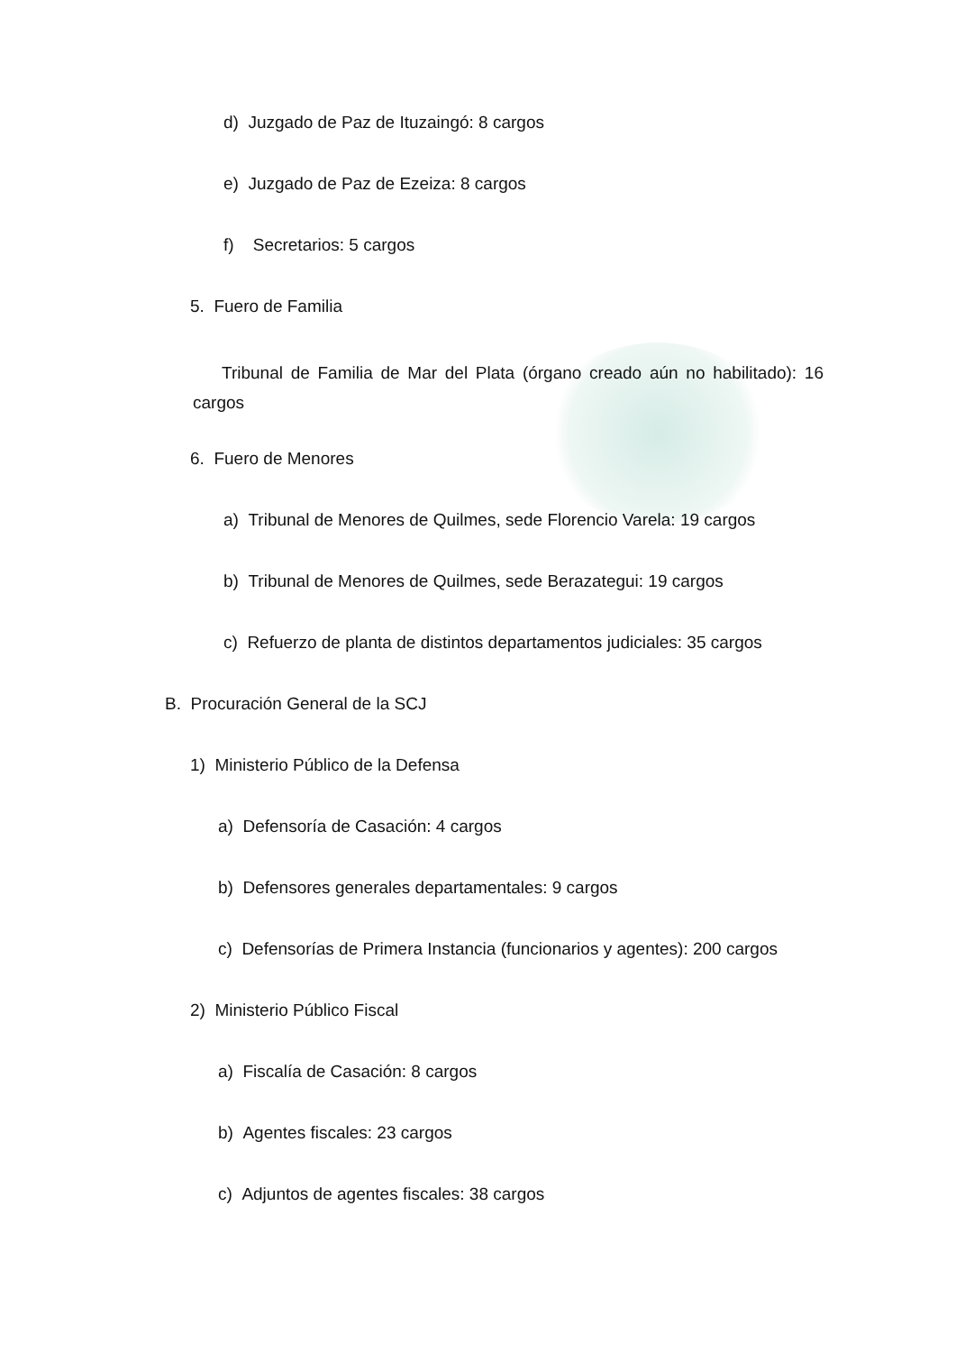d) Juzgado de Paz de Ituzaingó: 8 cargos
e) Juzgado de Paz de Ezeiza: 8 cargos
f) Secretarios: 5 cargos
5. Fuero de Familia
Tribunal de Familia de Mar del Plata (órgano creado aún no habilitado): 16 cargos
6. Fuero de Menores
a) Tribunal de Menores de Quilmes, sede Florencio Varela: 19 cargos
b) Tribunal de Menores de Quilmes, sede Berazategui: 19 cargos
c) Refuerzo de planta de distintos departamentos judiciales: 35 cargos
B. Procuración General de la SCJ
1) Ministerio Público de la Defensa
a) Defensoría de Casación: 4 cargos
b) Defensores generales departamentales: 9 cargos
c) Defensorías de Primera Instancia (funcionarios y agentes): 200 cargos
2) Ministerio Público Fiscal
a) Fiscalía de Casación: 8 cargos
b) Agentes fiscales: 23 cargos
c) Adjuntos de agentes fiscales: 38 cargos